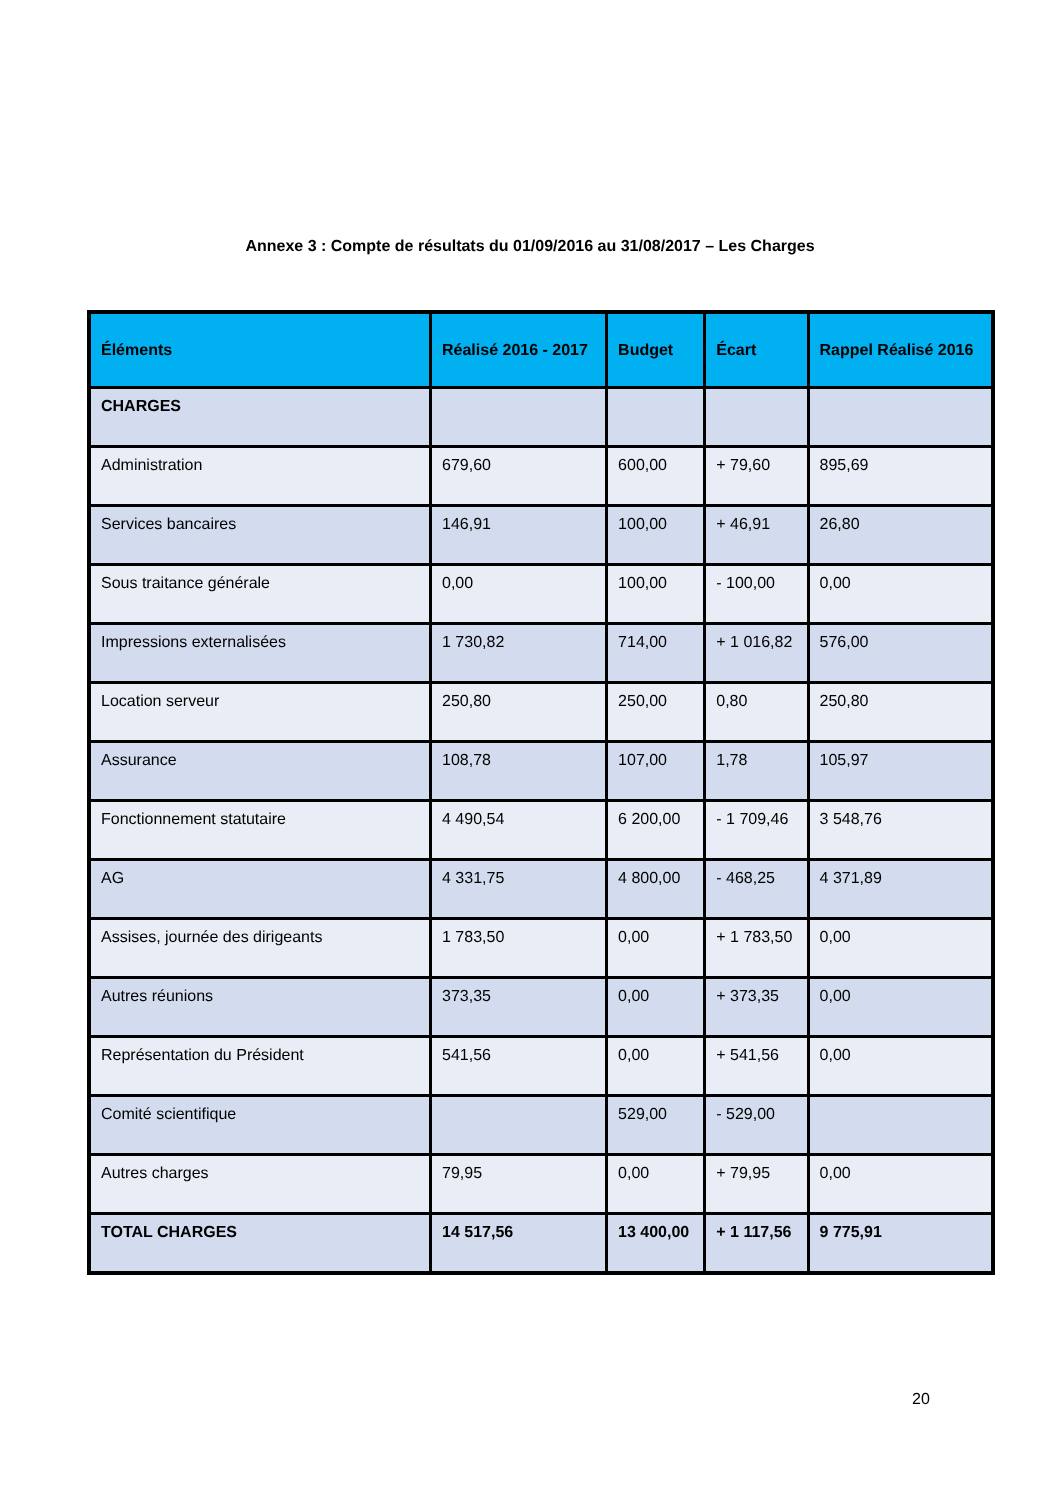Annexe 3 : Compte de résultats du 01/09/2016 au 31/08/2017 – Les Charges
| Éléments | Réalisé 2016 - 2017 | Budget | Écart | Rappel Réalisé 2016 |
| --- | --- | --- | --- | --- |
| CHARGES | | | | |
| Administration | 679,60 | 600,00 | + 79,60 | 895,69 |
| Services bancaires | 146,91 | 100,00 | + 46,91 | 26,80 |
| Sous traitance générale | 0,00 | 100,00 | - 100,00 | 0,00 |
| Impressions externalisées | 1 730,82 | 714,00 | + 1 016,82 | 576,00 |
| Location serveur | 250,80 | 250,00 | 0,80 | 250,80 |
| Assurance | 108,78 | 107,00 | 1,78 | 105,97 |
| Fonctionnement statutaire | 4 490,54 | 6 200,00 | - 1 709,46 | 3 548,76 |
| AG | 4 331,75 | 4 800,00 | - 468,25 | 4 371,89 |
| Assises, journée des dirigeants | 1 783,50 | 0,00 | + 1 783,50 | 0,00 |
| Autres réunions | 373,35 | 0,00 | + 373,35 | 0,00 |
| Représentation du Président | 541,56 | 0,00 | + 541,56 | 0,00 |
| Comité scientifique | | 529,00 | - 529,00 | |
| Autres charges | 79,95 | 0,00 | + 79,95 | 0,00 |
| TOTAL CHARGES | 14 517,56 | 13 400,00 | + 1 117,56 | 9 775,91 |
20